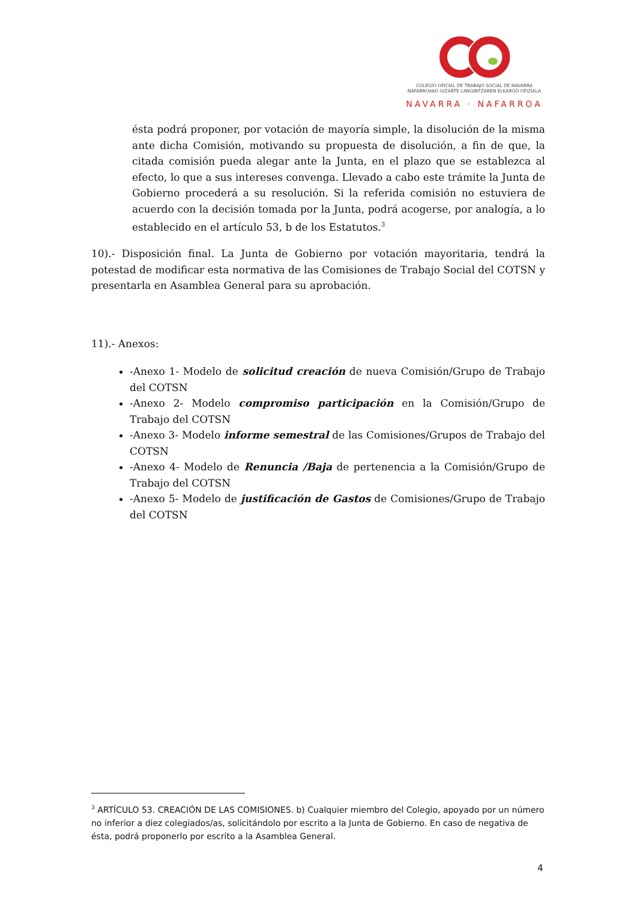COLEGIO OFICIAL DE TRABAJO SOCIAL DE NAVARRA
NAFARROAKO GIZARTE LANGINTZAREN ELKARGO OFIZIALA
NAVARRA · NAFARROA
ésta podrá proponer, por votación de mayoría simple, la disolución de la misma ante dicha Comisión, motivando su propuesta de disolución, a fin de que, la citada comisión pueda alegar ante la Junta, en el plazo que se establezca al efecto, lo que a sus intereses convenga. Llevado a cabo este trámite la Junta de Gobierno procederá a su resolución. Si la referida comisión no estuviera de acuerdo con la decisión tomada por la Junta, podrá acogerse, por analogía, a lo establecido en el artículo 53, b de los Estatutos.<sup>3</sup>
10).- Disposición final. La Junta de Gobierno por votación mayoritaria, tendrá la potestad de modificar esta normativa de las Comisiones de Trabajo Social del COTSN y presentarla en Asamblea General para su aprobación.
11).- Anexos:
-Anexo 1- Modelo de solicitud creación de nueva Comisión/Grupo de Trabajo del COTSN
-Anexo 2- Modelo compromiso participación en la Comisión/Grupo de Trabajo del COTSN
-Anexo 3- Modelo informe semestral de las Comisiones/Grupos de Trabajo del COTSN
-Anexo 4- Modelo de Renuncia /Baja de pertenencia a la Comisión/Grupo de Trabajo del COTSN
-Anexo 5- Modelo de justificación de Gastos de Comisiones/Grupo de Trabajo del COTSN
<sup>3</sup> ARTÍCULO 53. CREACIÓN DE LAS COMISIONES. b) Cualquier miembro del Colegio, apoyado por un número no inferior a diez colegiados/as, solicitándolo por escrito a la Junta de Gobierno. En caso de negativa de ésta, podrá proponerlo por escrito a la Asamblea General.
4